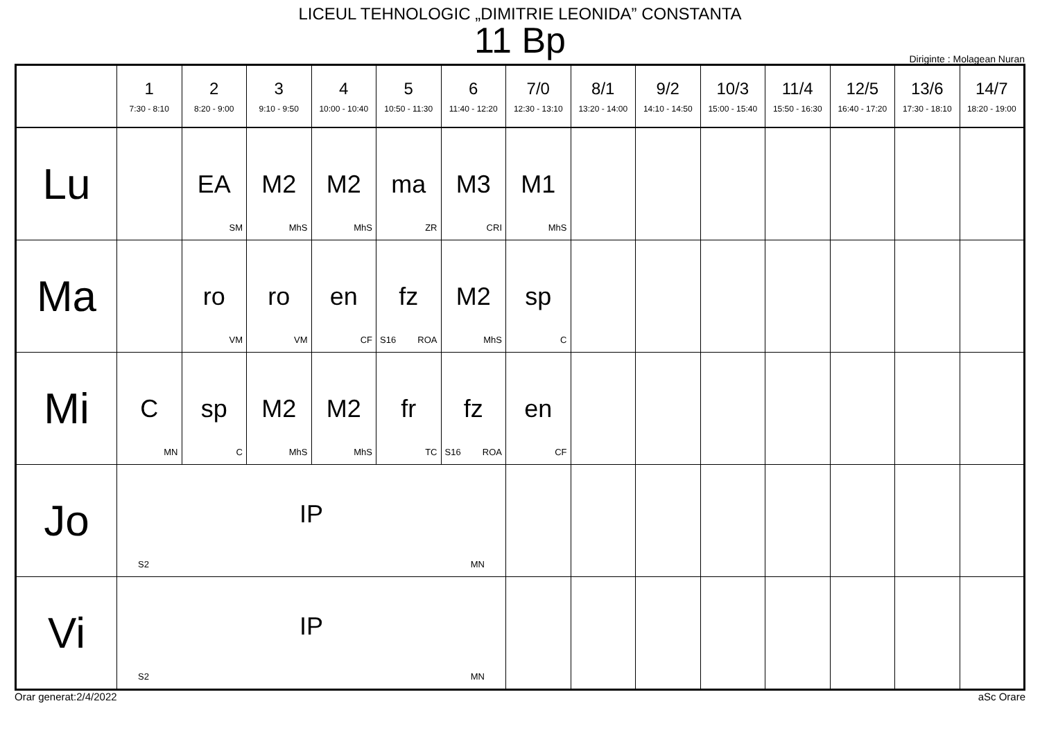LICEUL TEHNOLOGIC „DIMITRIE LEONIDA” CONSTANTA
11 Bp
Diriginte : Molagean Nuran
| | 1 7:30 - 8:10 | 2 8:20 - 9:00 | 3 9:10 - 9:50 | 4 10:00 - 10:40 | 5 10:50 - 11:30 | 6 11:40 - 12:20 | 7/0 12:30 - 13:10 | 8/1 13:20 - 14:00 | 9/2 14:10 - 14:50 | 10/3 15:00 - 15:40 | 11/4 15:50 - 16:30 | 12/5 16:40 - 17:20 | 13/6 17:30 - 18:10 | 14/7 18:20 - 19:00 |
| --- | --- | --- | --- | --- | --- | --- | --- | --- | --- | --- | --- | --- | --- | --- |
| Lu | | EA SM | M2 MhS | M2 MhS | ma ZR | M3 CRI | M1 MhS | | | | | | | |
| Ma | | ro VM | ro VM | en CF | fz S16 ROA | M2 MhS | sp C | | | | | | | |
| Mi | C MN | sp C | M2 MhS | M2 MhS | fr TC | fz S16 ROA | en CF | | | | | | | |
| Jo | IP S2 MN | | | | | | | | | | | | | |
| Vi | IP S2 MN | | | | | | | | | | | | | |
Orar generat:2/4/2022 aSc Orare